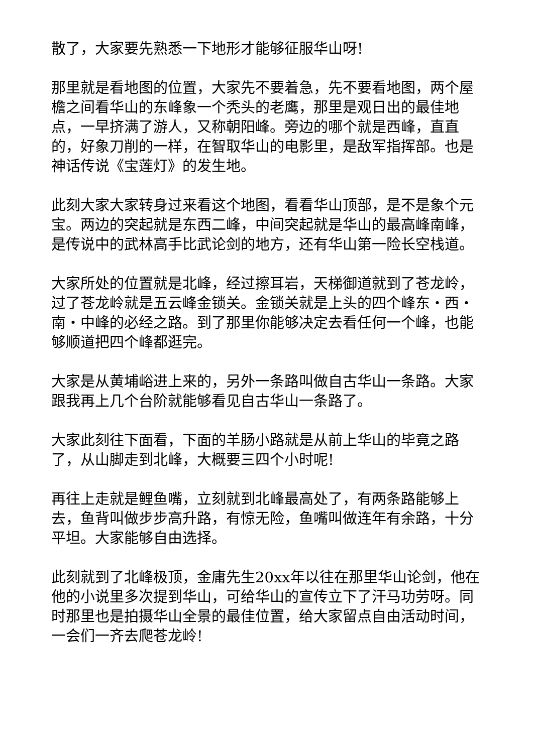散了，大家要先熟悉一下地形才能够征服华山呀!
那里就是看地图的位置，大家先不要着急，先不要看地图，两个屋檐之间看华山的东峰象一个秃头的老鹰，那里是观日出的最佳地点，一早挤满了游人，又称朝阳峰。旁边的哪个就是西峰，直直的，好象刀削的一样，在智取华山的电影里，是敌军指挥部。也是神话传说《宝莲灯》的发生地。
此刻大家大家转身过来看这个地图，看看华山顶部，是不是象个元宝。两边的突起就是东西二峰，中间突起就是华山的最高峰南峰，是传说中的武林高手比武论剑的地方，还有华山第一险长空栈道。
大家所处的位置就是北峰，经过擦耳岩，天梯御道就到了苍龙岭，过了苍龙岭就是五云峰金锁关。金锁关就是上头的四个峰东・西・南・中峰的必经之路。到了那里你能够决定去看任何一个峰，也能够顺道把四个峰都逛完。
大家是从黄埔峪进上来的，另外一条路叫做自古华山一条路。大家跟我再上几个台阶就能够看见自古华山一条路了。
大家此刻往下面看，下面的羊肠小路就是从前上华山的毕竟之路了，从山脚走到北峰，大概要三四个小时呢!
再往上走就是鲤鱼嘴，立刻就到北峰最高处了，有两条路能够上去，鱼背叫做步步高升路，有惊无险，鱼嘴叫做连年有余路，十分平坦。大家能够自由选择。
此刻就到了北峰极顶，金庸先生20xx年以往在那里华山论剑，他在他的小说里多次提到华山，可给华山的宣传立下了汗马功劳呀。同时那里也是拍摄华山全景的最佳位置，给大家留点自由活动时间，一会们一齐去爬苍龙岭!